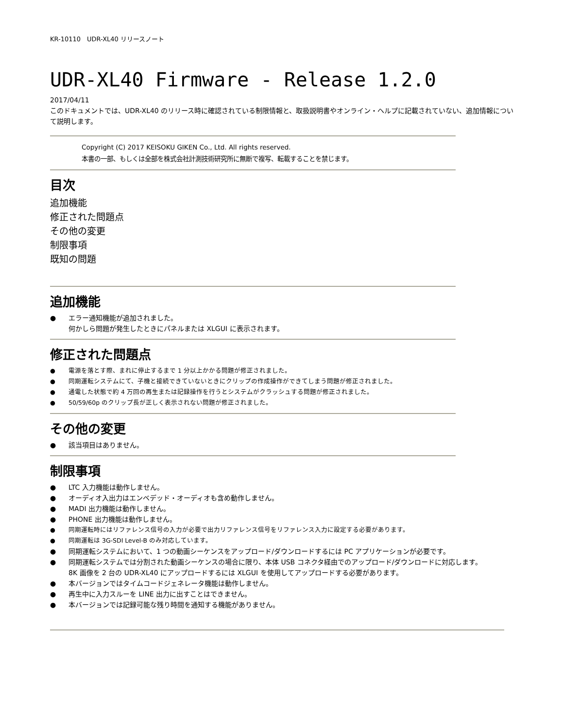KR-10110　UDR-XL40 リリースノート
UDR-XL40 Firmware - Release 1.2.0
2017/04/11
このドキュメントでは、UDR-XL40 のリリース時に確認されている制限情報と、取扱説明書やオンライン・ヘルプに記載されていない、追加情報について説明します。
Copyright (C) 2017 KEISOKU GIKEN Co., Ltd. All rights reserved.
本書の一部、もしくは全部を株式会社計測技術研究所に無断で複写、転載することを禁じます。
目次
追加機能
修正された問題点
その他の変更
制限事項
既知の問題
追加機能
エラー通知機能が追加されました。
何かしら問題が発生したときにパネルまたは XLGUI に表示されます。
修正された問題点
電源を落とす際、まれに停止するまで 1 分以上かかる問題が修正されました。
同期運転システムにて、子機と接続できていないときにクリップの作成操作ができてしまう問題が修正されました。
通電した状態で約 4 万回の再生または記録操作を行うとシステムがクラッシュする問題が修正されました。
50/59/60p のクリップ長が正しく表示されない問題が修正されました。
その他の変更
該当項目はありません。
制限事項
LTC 入力機能は動作しません。
オーディオ入出力はエンベデッド・オーディオも含め動作しません。
MADI 出力機能は動作しません。
PHONE 出力機能は動作しません。
同期運転時にはリファレンス信号の入力が必要で出力リファレンス信号をリファレンス入力に設定する必要があります。
同期運転は 3G-SDI Level-B のみ対応しています。
同期運転システムにおいて、1 つの動画シーケンスをアップロード/ダウンロードするには PC アプリケーションが必要です。
同期運転システムでは分割された動画シーケンスの場合に限り、本体 USB コネクタ経由でのアップロード/ダウンロードに対応します。
8K 画像を 2 台の UDR-XL40 にアップロードするには XLGUI を使用してアップロードする必要があります。
本バージョンではタイムコードジェネレータ機能は動作しません。
再生中に入力スルーを LINE 出力に出すことはできません。
本バージョンでは記録可能な残り時間を通知する機能がありません。